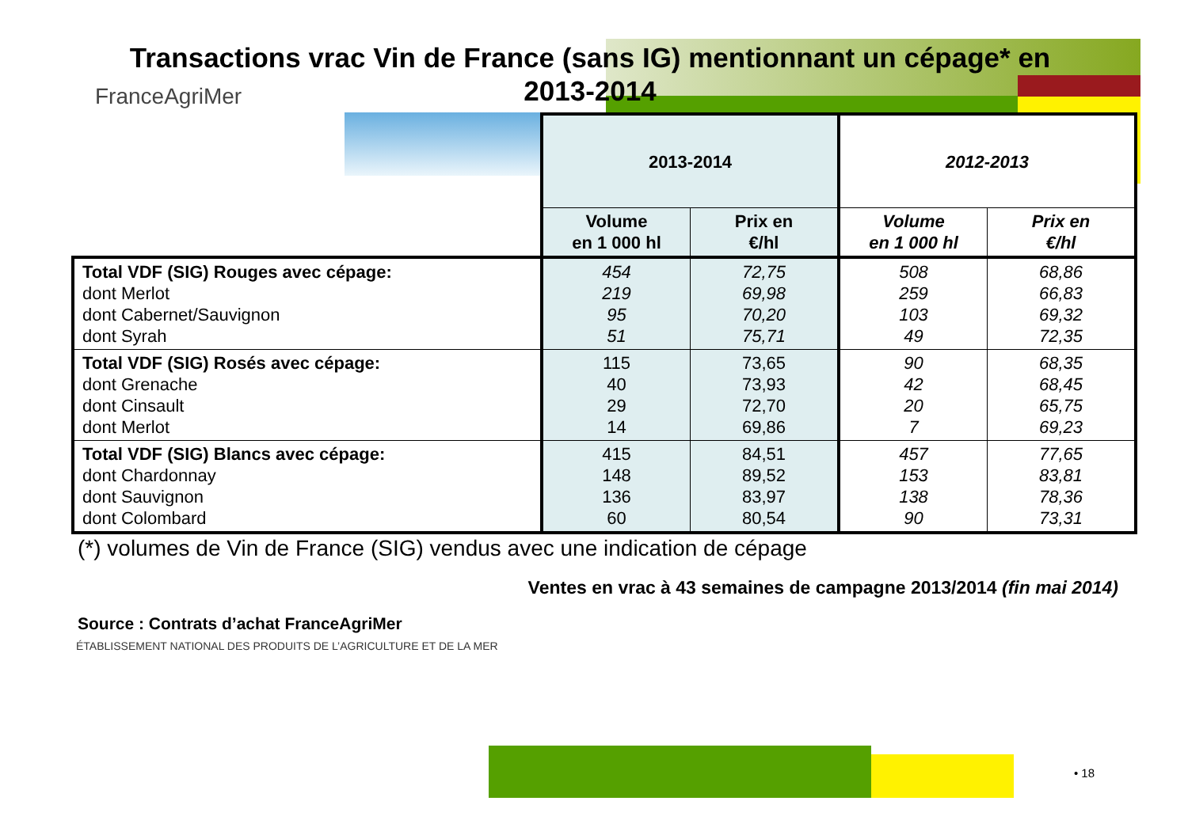Transactions vrac Vin de France (sans IG) mentionnant un cépage* en 2013-2014
FranceAgriMer
| | 2013-2014 | | 2012-2013 | |
| --- | --- | --- | --- | --- |
| | Volume en 1 000 hl | Prix en €/hl | Volume en 1 000 hl | Prix en €/hl |
| Total VDF (SIG) Rouges avec cépage: dont Merlot dont Cabernet/Sauvignon dont Syrah | 454 219 95 51 | 72,75 69,98 70,20 75,71 | 508 259 103 49 | 68,86 66,83 69,32 72,35 |
| Total VDF (SIG) Rosés avec cépage: dont Grenache dont Cinsault dont Merlot | 115 40 29 14 | 73,65 73,93 72,70 69,86 | 90 42 20 7 | 68,35 68,45 65,75 69,23 |
| Total VDF (SIG) Blancs avec cépage: dont Chardonnay dont Sauvignon dont Colombard | 415 148 136 60 | 84,51 89,52 83,97 80,54 | 457 153 138 90 | 77,65 83,81 78,36 73,31 |
(*) volumes de Vin de France (SIG) vendus avec une indication de cépage
Ventes en vrac à 43 semaines de campagne 2013/2014 (fin mai 2014)
Source : Contrats d’achat FranceAgriMer
ÉTABLISSEMENT NATIONAL DES PRODUITS DE L’AGRICULTURE ET DE LA MER
• 18